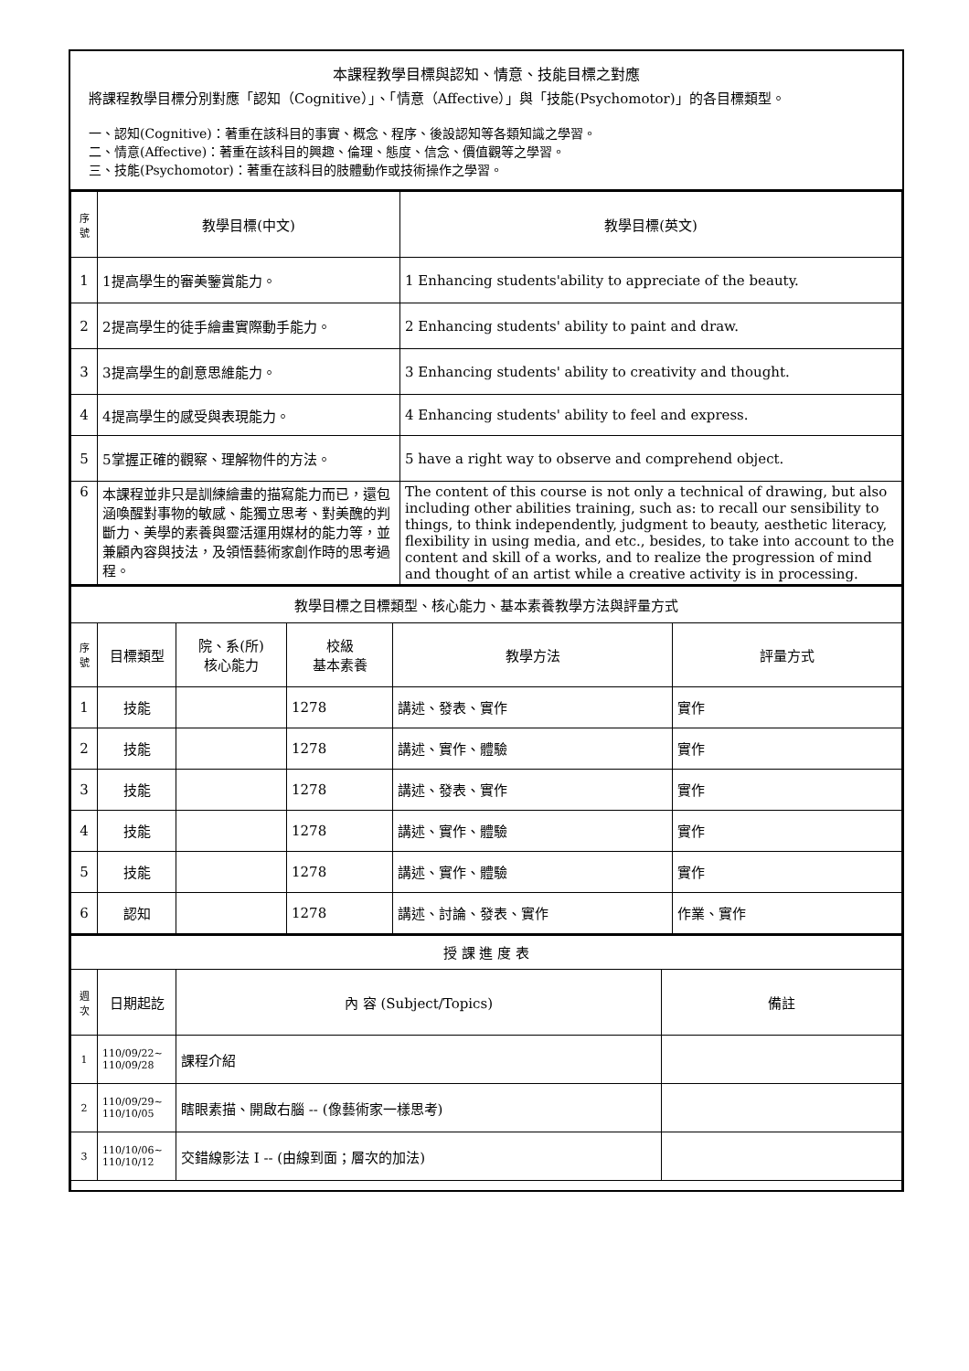本課程教學目標與認知、情意、技能目標之對應
將課程教學目標分別對應「認知（Cognitive）」、「情意（Affective）」與「技能(Psychomotor)」的各目標類型。
一、認知(Cognitive)：著重在該科目的事實、概念、程序、後設認知等各類知識之學習。
二、情意(Affective)：著重在該科目的興趣、倫理、態度、信念、價值觀等之學習。
三、技能(Psychomotor)：著重在該科目的肢體動作或技術操作之學習。
| 序號 | 教學目標(中文) | 教學目標(英文) |
| --- | --- | --- |
| 1 | 1提高學生的審美鑒賞能力。 | 1 Enhancing students'ability to appreciate of the beauty. |
| 2 | 2提高學生的徒手繪畫實際動手能力。 | 2 Enhancing students' ability to paint and draw. |
| 3 | 3提高學生的創意思維能力。 | 3 Enhancing students' ability to creativity and thought. |
| 4 | 4提高學生的感受與表現能力。 | 4 Enhancing students' ability to feel and express. |
| 5 | 5掌握正確的觀察、理解物件的方法。 | 5 have a right way to observe and comprehend object. |
| 6 | 本課程並非只是訓練繪畫的描寫能力而已，還包涵喚醒對事物的敏感、能獨立思考、對美醜的判斷力、美學的素養與靈活運用媒材的能力等，並兼顧內容與技法，及領悟藝術家創作時的思考過程。 | The content of this course is not only a technical of drawing, but also including other abilities training, such as: to recall our sensibility to things, to think independently, judgment to beauty, aesthetic literacy, flexibility in using media, and etc., besides, to take into account to the content and skill of a works, and to realize the progression of mind and thought of an artist while a creative activity is in processing. |
| 教學目標之目標類型、核心能力、基本素養教學方法與評量方式 | | | | | |
| 序號 | 目標類型 | 院、系(所) 核心能力 | 校級 基本素養 | 教學方法 | 評量方式 |
| 1 | 技能 | | 1278 | 講述、發表、實作 | 實作 |
| 2 | 技能 | | 1278 | 講述、實作、體驗 | 實作 |
| 3 | 技能 | | 1278 | 講述、發表、實作 | 實作 |
| 4 | 技能 | | 1278 | 講述、實作、體驗 | 實作 |
| 5 | 技能 | | 1278 | 講述、實作、體驗 | 實作 |
| 6 | 認知 | | 1278 | 講述、討論、發表、實作 | 作業、實作 |
| 授 課 進 度 表 | | | |
| 週次 | 日期起訖 | 內 容 (Subject/Topics) | 備註 |
| 1 | 110/09/22~ 110/09/28 | 課程介紹 | |
| 2 | 110/09/29~ 110/10/05 | 瞎眼素描、開啟右腦 -- (像藝術家一樣思考) | |
| 3 | 110/10/06~ 110/10/12 | 交錯線影法 I -- (由線到面；層次的加法) | |